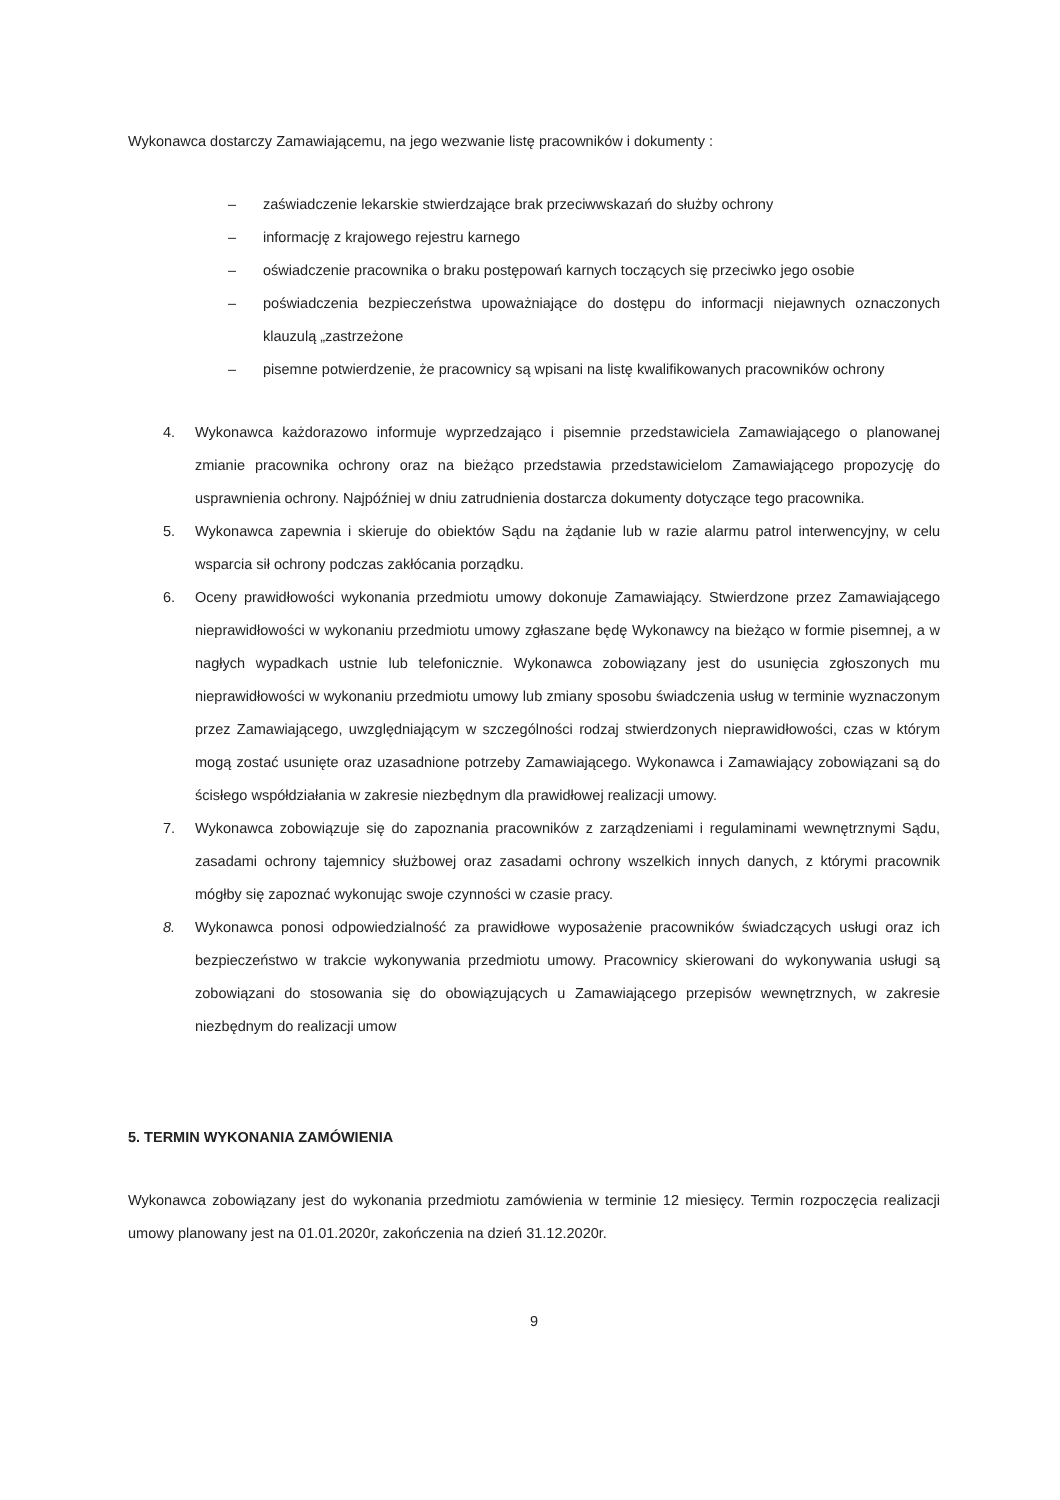Wykonawca dostarczy Zamawiającemu, na jego wezwanie listę pracowników i dokumenty :
– zaświadczenie lekarskie stwierdzające brak przeciwwskazań do służby ochrony
– informację z krajowego rejestru karnego
– oświadczenie pracownika o braku postępowań karnych toczących się przeciwko jego osobie
– poświadczenia bezpieczeństwa upoważniające do dostępu do informacji niejawnych oznaczonych klauzulą „zastrzeżone
– pisemne potwierdzenie, że pracownicy są wpisani na listę kwalifikowanych pracowników ochrony
4. Wykonawca każdorazowo informuje wyprzedzająco i pisemnie przedstawiciela Zamawiającego o planowanej zmianie pracownika ochrony oraz na bieżąco przedstawia przedstawicielom Zamawiającego propozycję do usprawnienia ochrony. Najpóźniej w dniu zatrudnienia dostarcza dokumenty dotyczące tego pracownika.
5. Wykonawca zapewnia i skieruje do obiektów Sądu na żądanie lub w razie alarmu patrol interwencyjny, w celu wsparcia sił ochrony podczas zakłócania porządku.
6. Oceny prawidłowości wykonania przedmiotu umowy dokonuje Zamawiający. Stwierdzone przez Zamawiającego nieprawidłowości w wykonaniu przedmiotu umowy zgłaszane będę Wykonawcy na bieżąco w formie pisemnej, a w nagłych wypadkach ustnie lub telefonicznie. Wykonawca zobowiązany jest do usunięcia zgłoszonych mu nieprawidłowości w wykonaniu przedmiotu umowy lub zmiany sposobu świadczenia usług w terminie wyznaczonym przez Zamawiającego, uwzględniającym w szczególności rodzaj stwierdzonych nieprawidłowości, czas w którym mogą zostać usunięte oraz uzasadnione potrzeby Zamawiającego. Wykonawca i Zamawiający zobowiązani są do ścisłego współdziałania w zakresie niezbędnym dla prawidłowej realizacji umowy.
7. Wykonawca zobowiązuje się do zapoznania pracowników z zarządzeniami i regulaminami wewnętrznymi Sądu, zasadami ochrony tajemnicy służbowej oraz zasadami ochrony wszelkich innych danych, z którymi pracownik mógłby się zapoznać wykonując swoje czynności w czasie pracy.
8. Wykonawca ponosi odpowiedzialność za prawidłowe wyposażenie pracowników świadczących usługi oraz ich bezpieczeństwo w trakcie wykonywania przedmiotu umowy. Pracownicy skierowani do wykonywania usługi są zobowiązani do stosowania się do obowiązujących u Zamawiającego przepisów wewnętrznych, w zakresie niezbędnym do realizacji umow
5. TERMIN WYKONANIA ZAMÓWIENIA
Wykonawca zobowiązany jest do wykonania przedmiotu zamówienia w terminie 12 miesięcy. Termin rozpoczęcia realizacji umowy planowany jest na 01.01.2020r, zakończenia na dzień 31.12.2020r.
9